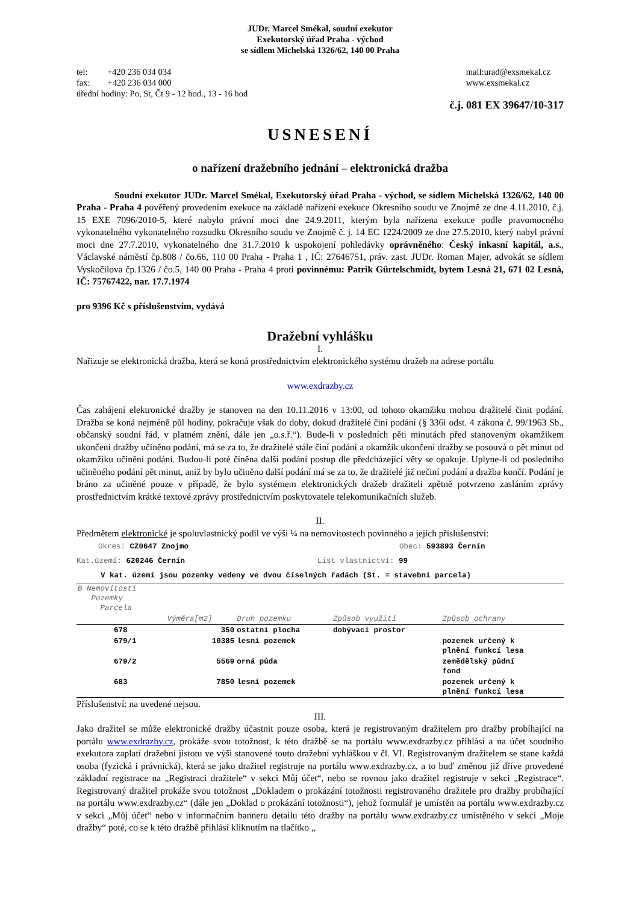JUDr. Marcel Smékal, soudní exekutor
Exekutorský úřad Praha - východ
se sídlem Michelská 1326/62, 140 00 Praha
tel: +420 236 034 034
fax: +420 236 034 000
úřední hodiny: Po, St, Čt 9 - 12 hod., 13 - 16 hod
mail:urad@exsmekal.cz
www.exsmekal.cz
č.j. 081 EX 39647/10-317
USNESENÍ
o nařízení dražebního jednání – elektronická dražba
Soudní exekutor JUDr. Marcel Smékal, Exekutorský úřad Praha - východ, se sídlem Michelská 1326/62, 140 00 Praha - Praha 4 pověřený provedením exekuce na základě nařízení exekuce Okresního soudu ve Znojmě ze dne 4.11.2010, č.j. 15 EXE 7096/2010-5, které nabylo právní moci dne 24.9.2011, kterým byla nařízena exekuce podle pravomocného vykonatelného vykonatelného rozsudku Okresního soudu ve Znojmě č. j. 14 EC 1224/2009 ze dne 27.5.2010, který nabyl právní moci dne 27.7.2010, vykonatelného dne 31.7.2010 k uspokojení pohledávky oprávněného: Český inkasní kapitál, a.s., Václavské náměstí čp.808 / čo.66, 110 00 Praha - Praha 1 , IČ: 27646751, práv. zast. JUDr. Roman Majer, advokát se sídlem Vyskočilova čp.1326 / čo.5, 140 00 Praha - Praha 4 proti povinnému: Patrik Gürtelschmidt, bytem Lesná 21, 671 02 Lesná, IČ: 75767422, nar. 17.7.1974
pro 9396 Kč s příslušenstvím, vydává
Dražební vyhlášku
I.
Nařizuje se elektronická dražba, která se koná prostřednictvím elektronického systému dražeb na adrese portálu
www.exdrazby.cz
Čas zahájení elektronické dražby je stanoven na den 10.11.2016 v 13:00, od tohoto okamžiku mohou dražitelé činit podání. Dražba se koná nejméně půl hodiny, pokračuje však do doby, dokud dražitelé činí podání (§ 336i odst. 4 zákona č. 99/1963 Sb., občanský soudní řád, v platném znění, dále jen „o.s.ř.“). Bude-li v posledních pěti minutách před stanoveným okamžikem ukončení dražby učiněno podání, má se za to, že dražitelé stále činí podání a okamžik ukončení dražby se posouvá o pět minut od okamžiku učinění podání. Budou-li poté činěna další podání postup dle předcházející věty se opakuje. Uplyne-li od posledního učiněného podání pět minut, aniž by bylo učiněno další podání má se za to, že dražitelé již nečiní podání a dražba končí. Podání je bráno za učiněné pouze v případě, že bylo systémem elektronických dražeb dražiteli zpětně potvrzeno zasláním zprávy prostřednictvím krátké textové zprávy prostřednictvím poskytovatele telekomunikačních služeb.
II.
Předmětem elektronické je spoluvlastnický podíl ve výši ¼ na nemovitostech povinného a jejich příslušenství:
Okres: CZ0647 Znojmo Obec: 593893 Černín
Kat.území: 620246 Černín List vlastnictví: 99
V kat. území jsou pozemky vedeny ve dvou číselných řadách (St. = stavební parcela)
| B Nemovitosti Pozemky Parcela | | | | |
| --- | --- | --- | --- | --- |
| | Výměra[m2] | Druh pozemku | Způsob využití | Způsob ochrany |
| 678 | 350 | ostatní plocha | dobývací prostor | |
| 679/1 | 10385 | lesní pozemek | | pozemek určený k plnění funkcí lesa |
| 679/2 | 5569 | orná půda | | zemědělský půdní fond |
| 683 | 7850 | lesní pozemek | | pozemek určený k plnění funkcí lesa |
Příslušenství: na uvedené nejsou.
III.
Jako dražitel se může elektronické dražby účastnit pouze osoba, která je registrovaným dražitelem pro dražby probíhající na portálu www.exdrazby.cz, prokáže svou totožnost, k této dražbě se na portálu www.exdrazby.cz přihlásí a na účet soudního exekutora zaplatí dražební jistotu ve výši stanovené touto dražební vyhláškou v čl. VI. Registrovaným dražitelem se stane každá osoba (fyzická i právnická), která se jako dražitel registruje na portálu www.exdrazby.cz, a to buď změnou již dříve provedené základní registrace na „Registraci dražitele“ v sekci Můj účet“, nebo se rovnou jako dražitel registruje v sekci „Registrace“. Registrovaný dražitel prokáže svou totožnost „Dokladem o prokázání totožnosti registrovaného dražitele pro dražby probíhající na portálu www.exdrazby.cz“ (dále jen „Doklad o prokázání totožnosti“), jehož formulář je umístěn na portálu www.exdrazby.cz v sekci „Můj účet“ nebo v informačním banneru detailu této dražby na portálu www.exdrazby.cz umístěného v sekci „Moje dražby“ poté, co se k této dražbě přihlásí kliknutím na tlačítko „